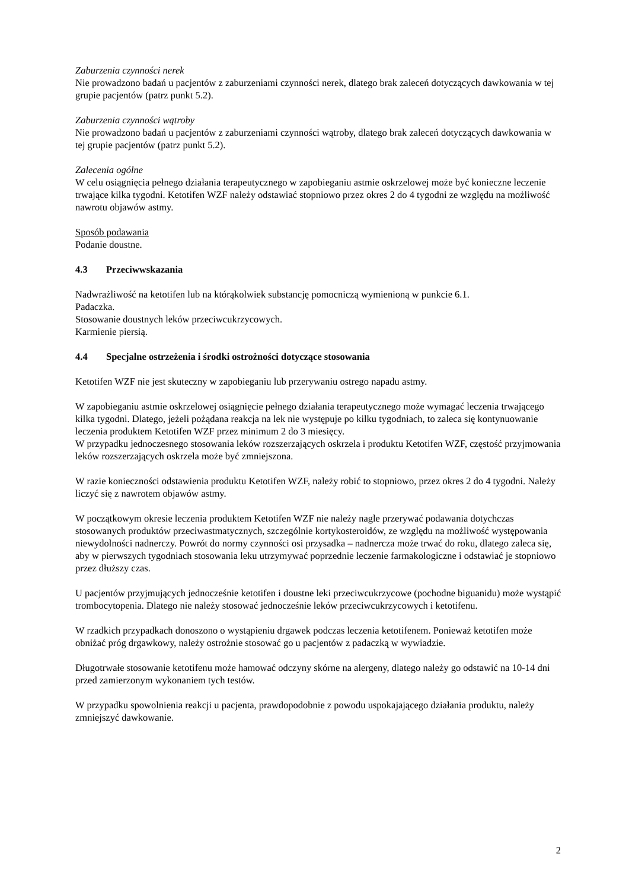Zaburzenia czynności nerek
Nie prowadzono badań u pacjentów z zaburzeniami czynności nerek, dlatego brak zaleceń dotyczących dawkowania w tej grupie pacjentów (patrz punkt 5.2).
Zaburzenia czynności wątroby
Nie prowadzono badań u pacjentów z zaburzeniami czynności wątroby, dlatego brak zaleceń dotyczących dawkowania w tej grupie pacjentów (patrz punkt 5.2).
Zalecenia ogólne
W celu osiągnięcia pełnego działania terapeutycznego w zapobieganiu astmie oskrzelowej może być konieczne leczenie trwające kilka tygodni. Ketotifen WZF należy odstawiać stopniowo przez okres 2 do 4 tygodni ze względu na możliwość nawrotu objawów astmy.
Sposób podawania
Podanie doustne.
4.3 Przeciwwskazania
Nadwrażliwość na ketotifen lub na którąkolwiek substancję pomocniczą wymienioną w punkcie 6.1.
Padaczka.
Stosowanie doustnych leków przeciwcukrzycowych.
Karmienie piersią.
4.4 Specjalne ostrzeżenia i środki ostrożności dotyczące stosowania
Ketotifen WZF nie jest skuteczny w zapobieganiu lub przerywaniu ostrego napadu astmy.
W zapobieganiu astmie oskrzelowej osiągnięcie pełnego działania terapeutycznego może wymagać leczenia trwającego kilka tygodni. Dlatego, jeżeli pożądana reakcja na lek nie występuje po kilku tygodniach, to zaleca się kontynuowanie leczenia produktem Ketotifen WZF przez minimum 2 do 3 miesięcy.
W przypadku jednoczesnego stosowania leków rozszerzających oskrzela i produktu Ketotifen WZF, częstość przyjmowania leków rozszerzających oskrzela może być zmniejszona.
W razie konieczności odstawienia produktu Ketotifen WZF, należy robić to stopniowo, przez okres 2 do 4 tygodni. Należy liczyć się z nawrotem objawów astmy.
W początkowym okresie leczenia produktem Ketotifen WZF nie należy nagle przerywać podawania dotychczas stosowanych produktów przeciwastmatycznych, szczególnie kortykosteroidów, ze względu na możliwość występowania niewydolności nadnerczy. Powrót do normy czynności osi przysadka – nadnercza może trwać do roku, dlatego zaleca się, aby w pierwszych tygodniach stosowania leku utrzymywać poprzednie leczenie farmakologiczne i odstawiać je stopniowo przez dłuższy czas.
U pacjentów przyjmujących jednocześnie ketotifen i doustne leki przeciwcukrzycowe (pochodne biguanidu) może wystąpić trombocytopenia. Dlatego nie należy stosować jednocześnie leków przeciwcukrzycowych i ketotifenu.
W rzadkich przypadkach donoszono o wystąpieniu drgawek podczas leczenia ketotifenem. Ponieważ ketotifen może obniżać próg drgawkowy, należy ostrożnie stosować go u pacjentów z padaczką w wywiadzie.
Długotrwałe stosowanie ketotifenu może hamować odczyny skórne na alergeny, dlatego należy go odstawić na 10-14 dni przed zamierzonym wykonaniem tych testów.
W przypadku spowolnienia reakcji u pacjenta, prawdopodobnie z powodu uspokajającego działania produktu, należy zmniejszyć dawkowanie.
2